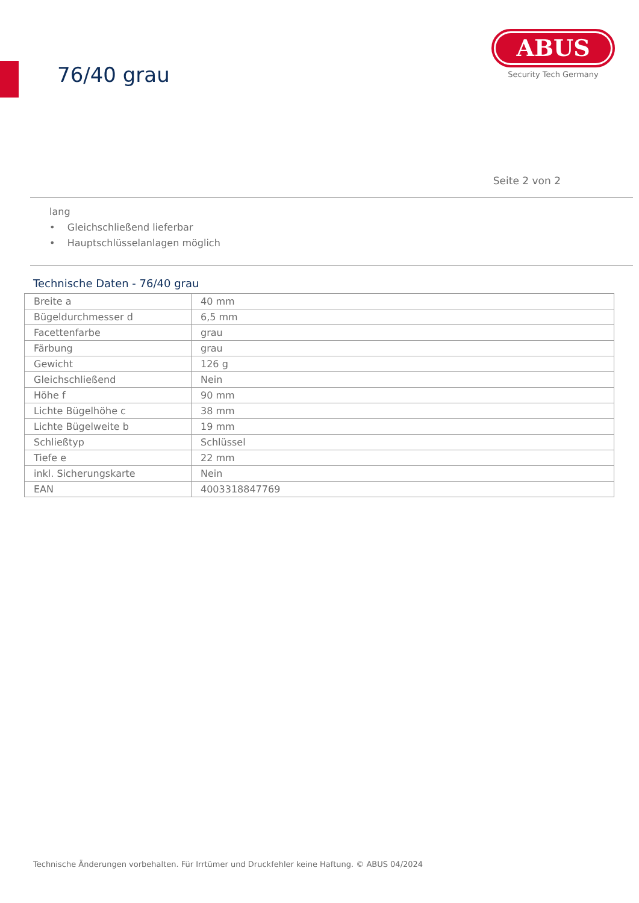76/40 grau
ABUS
Security Tech Germany
Seite 2 von 2
lang
• Gleichschließend lieferbar
• Hauptschlüsselanlagen möglich
Technische Daten - 76/40 grau
| Breite a | 40 mm |
| Bügeldurchmesser d | 6,5 mm |
| Facettenfarbe | grau |
| Färbung | grau |
| Gewicht | 126 g |
| Gleichschließend | Nein |
| Höhe f | 90 mm |
| Lichte Bügelhöhe c | 38 mm |
| Lichte Bügelweite b | 19 mm |
| Schließtyp | Schlüssel |
| Tiefe e | 22 mm |
| inkl. Sicherungskarte | Nein |
| EAN | 4003318847769 |
Technische Änderungen vorbehalten. Für Irrtümer und Druckfehler keine Haftung. © ABUS 04/2024